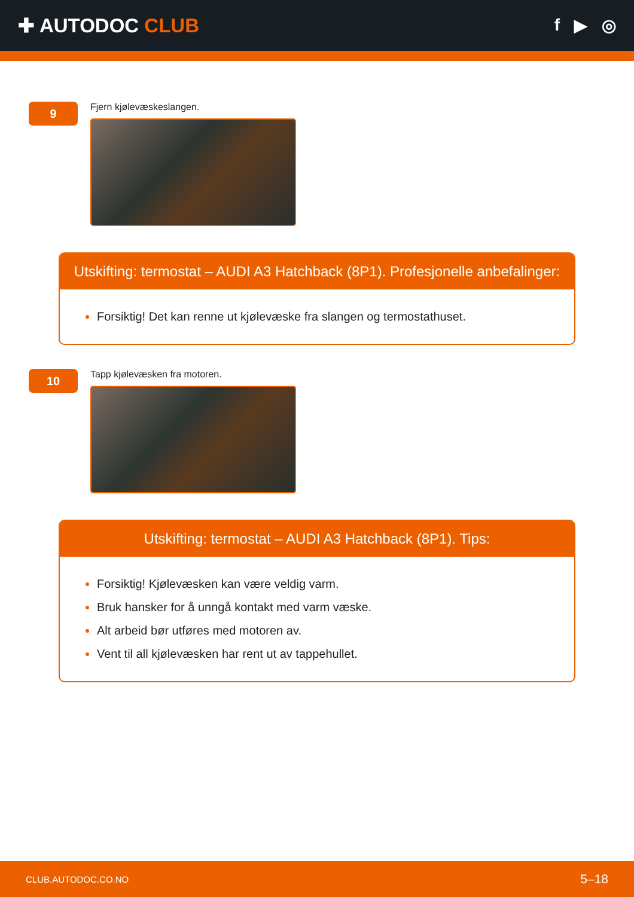✚ AUTODOC CLUB
f ▶ ◎
9
Fjern kjølevæskeslangen.
Utskifting: termostat – AUDI A3 Hatchback (8P1). Profesjonelle anbefalinger:
Forsiktig! Det kan renne ut kjølevæske fra slangen og termostathuset.
10
Tapp kjølevæsken fra motoren.
Utskifting: termostat – AUDI A3 Hatchback (8P1). Tips:
Forsiktig! Kjølevæsken kan være veldig varm.
Bruk hansker for å unngå kontakt med varm væske.
Alt arbeid bør utføres med motoren av.
Vent til all kjølevæsken har rent ut av tappehullet.
CLUB.AUTODOC.CO.NO 5–18